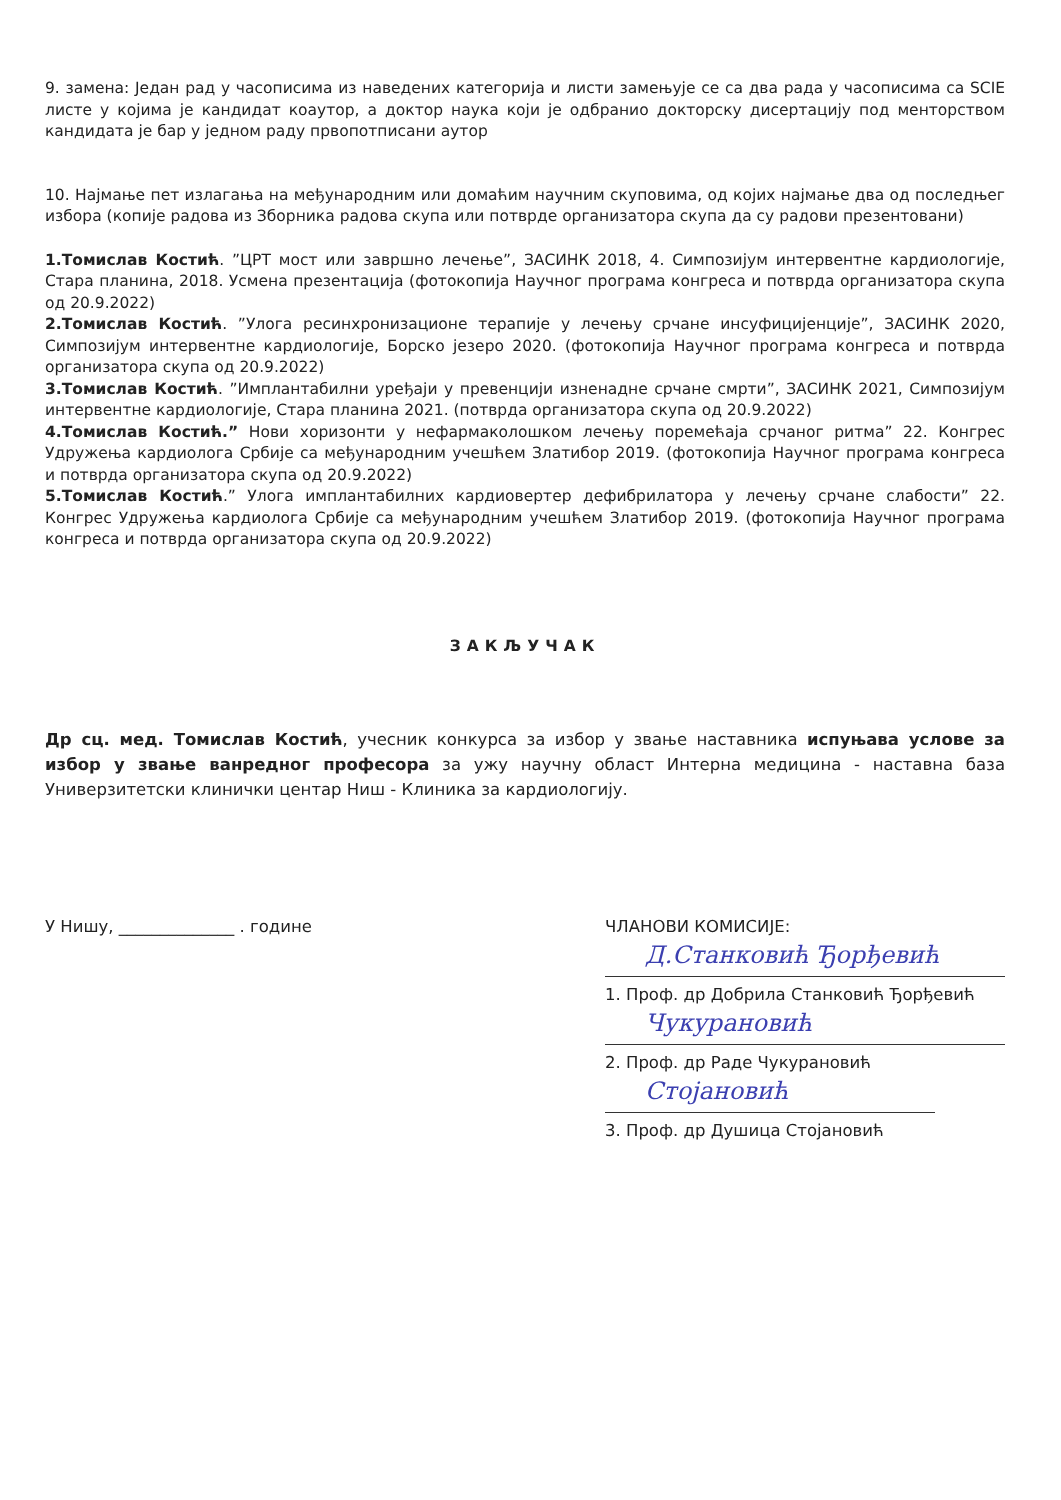9. замена: Један рад у часописима из наведених категорија и листи замењује се са два рада у часописима са SCIE листе у којима је кандидат коаутор, а доктор наука који је одбранио докторску дисертацију под менторством кандидата је бар у једном раду првопотписани аутор
10. Најмање пет излагања на међународним или домаћим научним скуповима, од којих најмање два од последњег избора (копије радова из Зборника радова скупа или потврде организатора скупа да су радови презентовани)
1.Томислав Костић. ”ЦРТ мост или завршно лечење”, ЗАСИНК 2018, 4. Симпозијум интервентне кардиологије, Стара планина, 2018. Усмена презентација (фотокопија Научног програма конгреса и потврда организатора скупа од 20.9.2022)
2.Томислав Костић. ”Улога ресинхронизационе терапије у лечењу срчане инсуфицијенције”, ЗАСИНК 2020, Симпозијум интервентне кардиологије, Борско језеро 2020. (фотокопија Научног програма конгреса и потврда организатора скупа од 20.9.2022)
3.Томислав Костић. ”Имплантабилни уређаји у превенцији изненадне срчане смрти”, ЗАСИНК 2021, Симпозијум интервентне кардиологије, Стара планина 2021. (потврда организатора скупа од 20.9.2022)
4.Томислав Костић.” Нови хоризонти у нефармаколошком лечењу поремећаја срчаног ритма” 22. Конгрес Удружења кардиолога Србије са међународним учешћем Златибор 2019. (фотокопија Научног програма конгреса и потврда организатора скупа од 20.9.2022)
5.Томислав Костић.” Улога имплантабилних кардиовертер дефибрилатора у лечењу срчане слабости” 22. Конгрес Удружења кардиолога Србије са међународним учешћем Златибор 2019. (фотокопија Научног програма конгреса и потврда организатора скупа од 20.9.2022)
ЗАКЉУЧАК
Др сц. мед. Томислав Костић, учесник конкурса за избор у звање наставника испуњава услове за избор у звање ванредног професора за ужу научну област Интерна медицина - наставна база Универзитетски клинички центар Ниш - Клиника за кардиологију.
У Нишу, ______________ . године
ЧЛАНОВИ КОМИСИЈЕ:
Д.Станковић Ђорђевић
1. Проф. др Добрила Станковић Ђорђевић
Чукурановић
2. Проф. др Раде Чукурановић
Стојановић
3. Проф. др Душица Стојановић